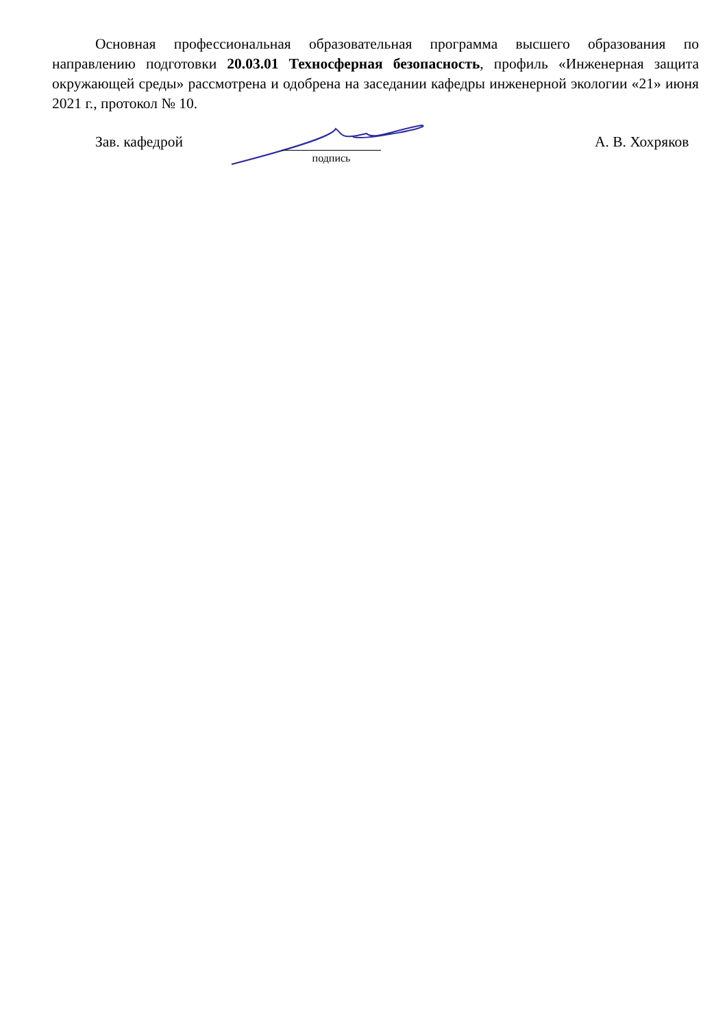Основная профессиональная образовательная программа высшего образования по направлению подготовки 20.03.01 Техносферная безопасность, профиль «Инженерная защита окружающей среды» рассмотрена и одобрена на заседании кафедры инженерной экологии «21» июня 2021 г., протокол № 10.
Зав. кафедрой
подпись
А. В. Хохряков